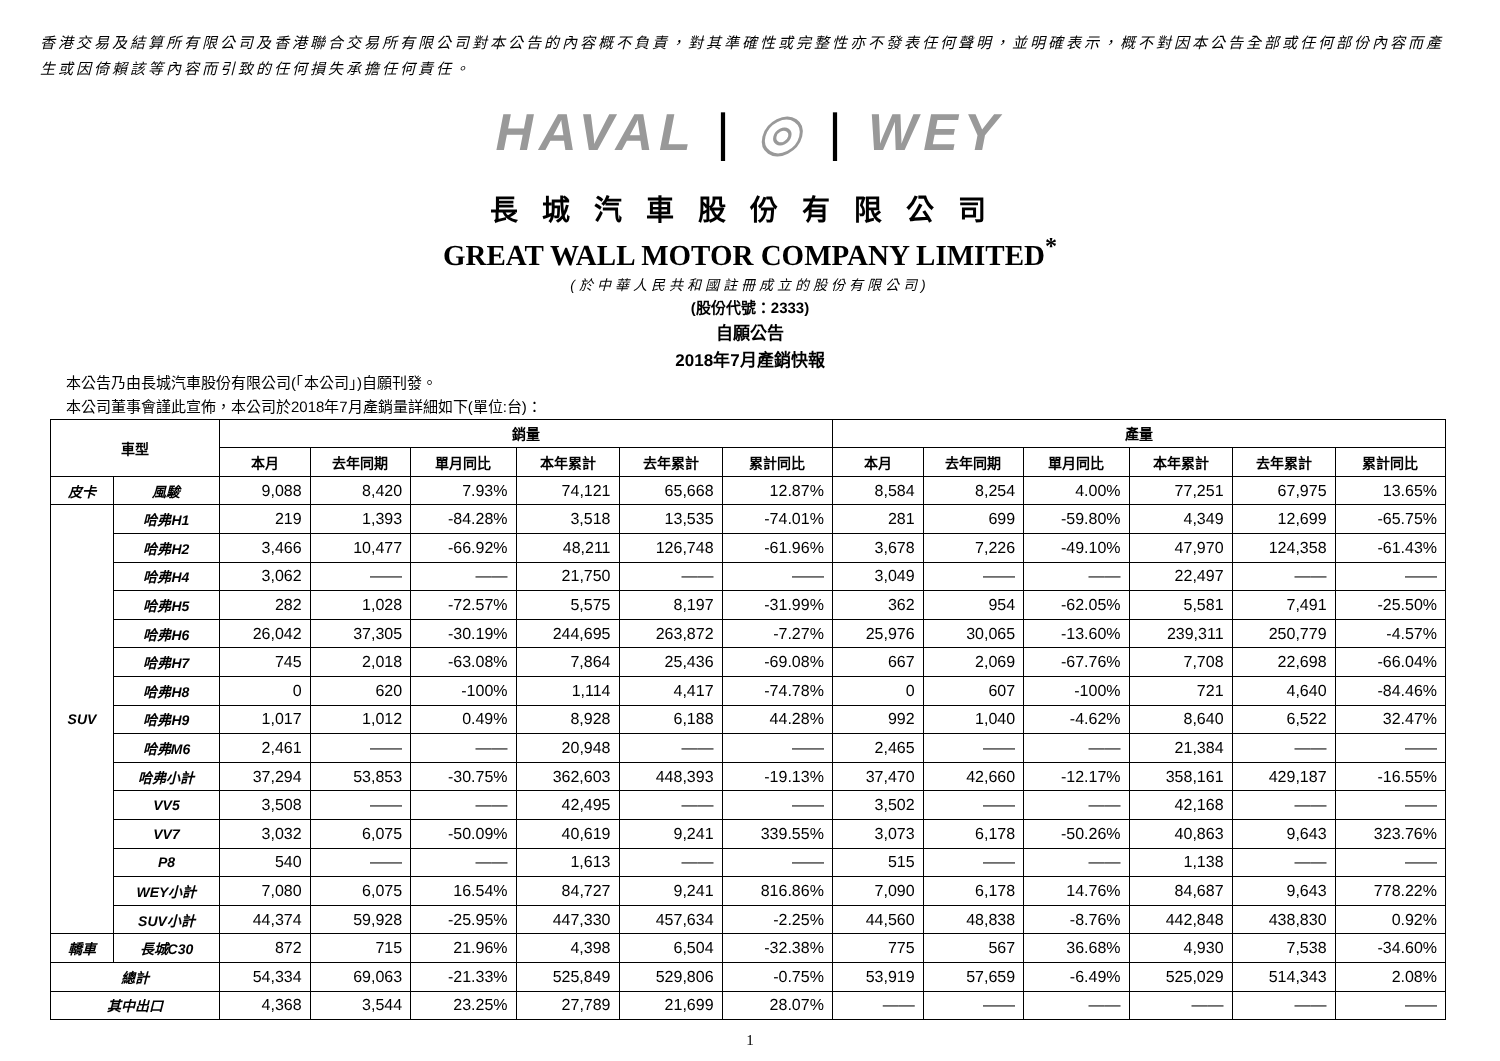香港交易及結算所有限公司及香港聯合交易所有限公司對本公告的內容概不負責，對其準確性或完整性亦不發表任何聲明，並明確表示，概不對因本公告全部或任何部份內容而產生或因倚賴該等內容而引致的任何損失承擔任何責任。
HAVAL | ◎ | WEY
長城汽車股份有限公司
GREAT WALL MOTOR COMPANY LIMITED<sup>*</sup>
(於中華人民共和國註冊成立的股份有限公司)
(股份代號：2333)
自願公告
2018年7月產銷快報
本公告乃由長城汽車股份有限公司(「本公司」)自願刊發。
本公司董事會謹此宣佈，本公司於2018年7月產銷量詳細如下(單位:台)：
| 車型 | | 銷量 | | | | | | 產量 | | | | | |
| --- | --- | --- | --- | --- | --- | --- | --- | --- | --- | --- | --- | --- | --- |
| | | 本月 | 去年同期 | 單月同比 | 本年累計 | 去年累計 | 累計同比 | 本月 | 去年同期 | 單月同比 | 本年累計 | 去年累計 | 累計同比 |
| 皮卡 | 風駿 | 9,088 | 8,420 | 7.93% | 74,121 | 65,668 | 12.87% | 8,584 | 8,254 | 4.00% | 77,251 | 67,975 | 13.65% |
| SUV | 哈弗H1 | 219 | 1,393 | -84.28% | 3,518 | 13,535 | -74.01% | 281 | 699 | -59.80% | 4,349 | 12,699 | -65.75% |
| | 哈弗H2 | 3,466 | 10,477 | -66.92% | 48,211 | 126,748 | -61.96% | 3,678 | 7,226 | -49.10% | 47,970 | 124,358 | -61.43% |
| | 哈弗H4 | 3,062 | —— | —— | 21,750 | —— | —— | 3,049 | —— | —— | 22,497 | —— | —— |
| | 哈弗H5 | 282 | 1,028 | -72.57% | 5,575 | 8,197 | -31.99% | 362 | 954 | -62.05% | 5,581 | 7,491 | -25.50% |
| | 哈弗H6 | 26,042 | 37,305 | -30.19% | 244,695 | 263,872 | -7.27% | 25,976 | 30,065 | -13.60% | 239,311 | 250,779 | -4.57% |
| | 哈弗H7 | 745 | 2,018 | -63.08% | 7,864 | 25,436 | -69.08% | 667 | 2,069 | -67.76% | 7,708 | 22,698 | -66.04% |
| | 哈弗H8 | 0 | 620 | -100% | 1,114 | 4,417 | -74.78% | 0 | 607 | -100% | 721 | 4,640 | -84.46% |
| | 哈弗H9 | 1,017 | 1,012 | 0.49% | 8,928 | 6,188 | 44.28% | 992 | 1,040 | -4.62% | 8,640 | 6,522 | 32.47% |
| | 哈弗M6 | 2,461 | —— | —— | 20,948 | —— | —— | 2,465 | —— | —— | 21,384 | —— | —— |
| | 哈弗小計 | 37,294 | 53,853 | -30.75% | 362,603 | 448,393 | -19.13% | 37,470 | 42,660 | -12.17% | 358,161 | 429,187 | -16.55% |
| | VV5 | 3,508 | —— | —— | 42,495 | —— | —— | 3,502 | —— | —— | 42,168 | —— | —— |
| | VV7 | 3,032 | 6,075 | -50.09% | 40,619 | 9,241 | 339.55% | 3,073 | 6,178 | -50.26% | 40,863 | 9,643 | 323.76% |
| | P8 | 540 | —— | —— | 1,613 | —— | —— | 515 | —— | —— | 1,138 | —— | —— |
| | WEY小計 | 7,080 | 6,075 | 16.54% | 84,727 | 9,241 | 816.86% | 7,090 | 6,178 | 14.76% | 84,687 | 9,643 | 778.22% |
| | SUV小計 | 44,374 | 59,928 | -25.95% | 447,330 | 457,634 | -2.25% | 44,560 | 48,838 | -8.76% | 442,848 | 438,830 | 0.92% |
| 轎車 | 長城C30 | 872 | 715 | 21.96% | 4,398 | 6,504 | -32.38% | 775 | 567 | 36.68% | 4,930 | 7,538 | -34.60% |
| 總計 | | 54,334 | 69,063 | -21.33% | 525,849 | 529,806 | -0.75% | 53,919 | 57,659 | -6.49% | 525,029 | 514,343 | 2.08% |
| 其中出口 | | 4,368 | 3,544 | 23.25% | 27,789 | 21,699 | 28.07% | —— | —— | —— | —— | —— | —— |
1